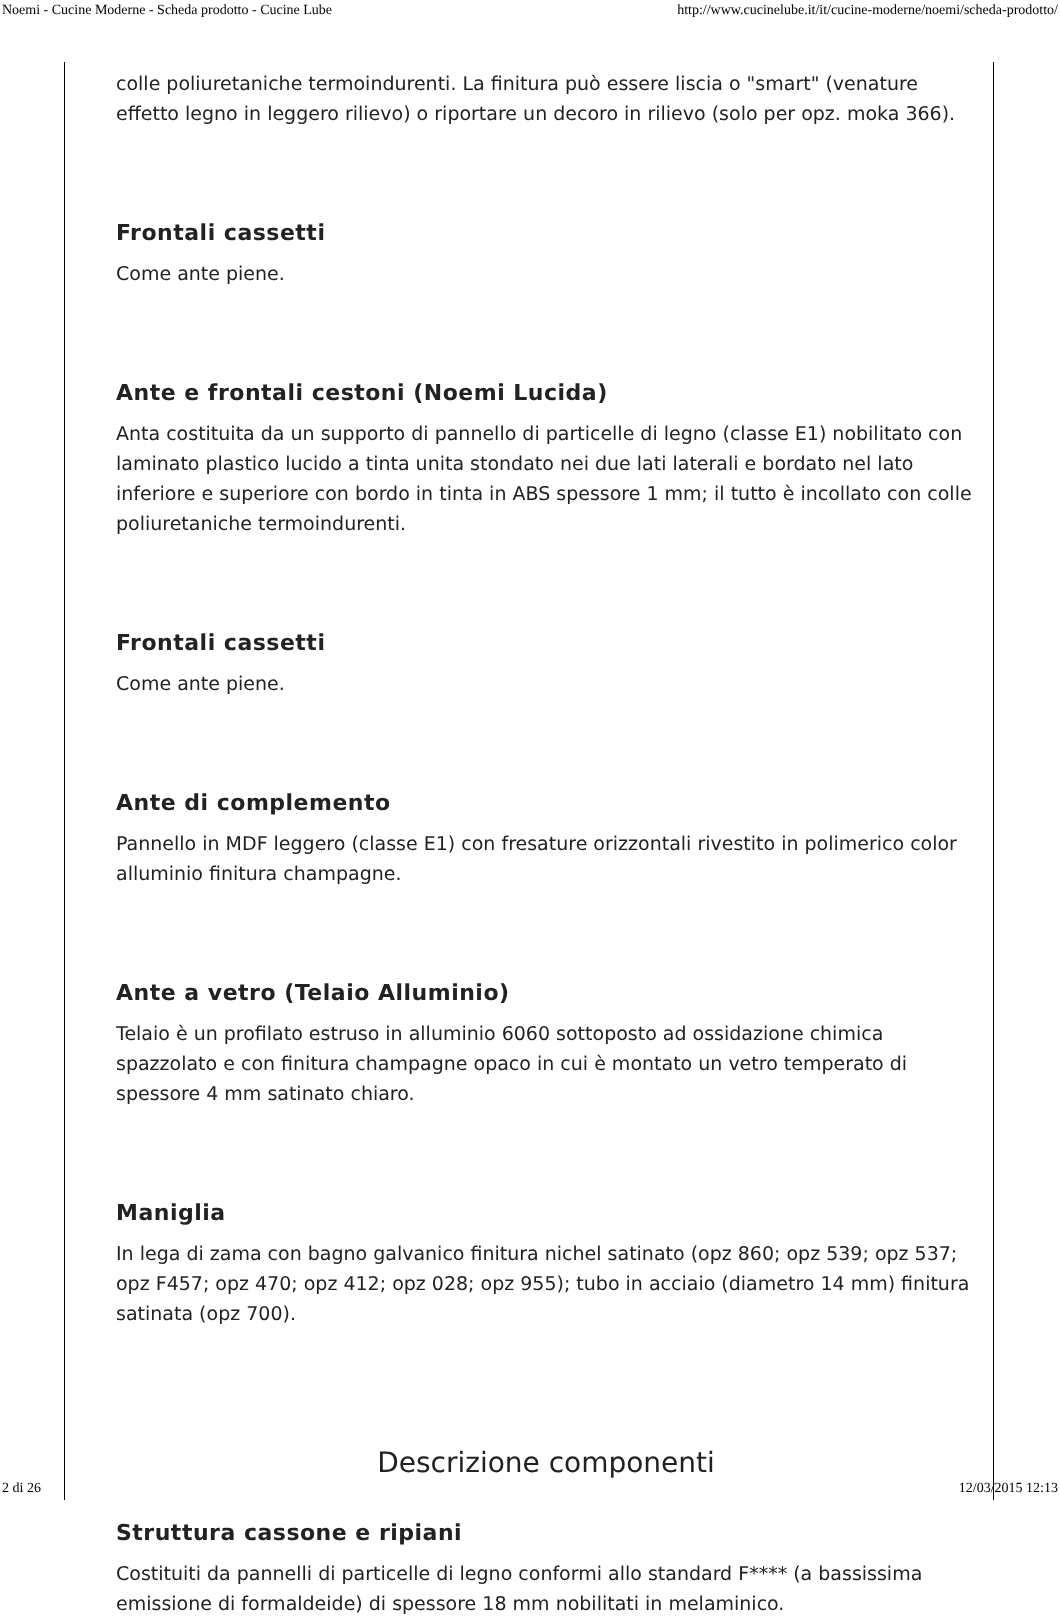Noemi - Cucine Moderne - Scheda prodotto - Cucine Lube http://www.cucinelube.it/it/cucine-moderne/noemi/scheda-prodotto/
colle poliuretaniche termoindurenti. La finitura può essere liscia o "smart" (venature effetto legno in leggero rilievo) o riportare un decoro in rilievo (solo per opz. moka 366).
Frontali cassetti
Come ante piene.
Ante e frontali cestoni (Noemi Lucida)
Anta costituita da un supporto di pannello di particelle di legno (classe E1) nobilitato con laminato plastico lucido a tinta unita stondato nei due lati laterali e bordato nel lato inferiore e superiore con bordo in tinta in ABS spessore 1 mm; il tutto è incollato con colle poliuretaniche termoindurenti.
Frontali cassetti
Come ante piene.
Ante di complemento
Pannello in MDF leggero (classe E1) con fresature orizzontali rivestito in polimerico color alluminio finitura champagne.
Ante a vetro (Telaio Alluminio)
Telaio è un profilato estruso in alluminio 6060 sottoposto ad ossidazione chimica spazzolato e con finitura champagne opaco in cui è montato un vetro temperato di spessore 4 mm satinato chiaro.
Maniglia
In lega di zama con bagno galvanico finitura nichel satinato (opz 860; opz 539; opz 537; opz F457; opz 470; opz 412; opz 028; opz 955); tubo in acciaio (diametro 14 mm) finitura satinata (opz 700).
Descrizione componenti
Struttura cassone e ripiani
Costituiti da pannelli di particelle di legno conformi allo standard F**** (a bassissima emissione di formaldeide) di spessore 18 mm nobilitati in melaminico.
2 di 26 12/03/2015 12:13